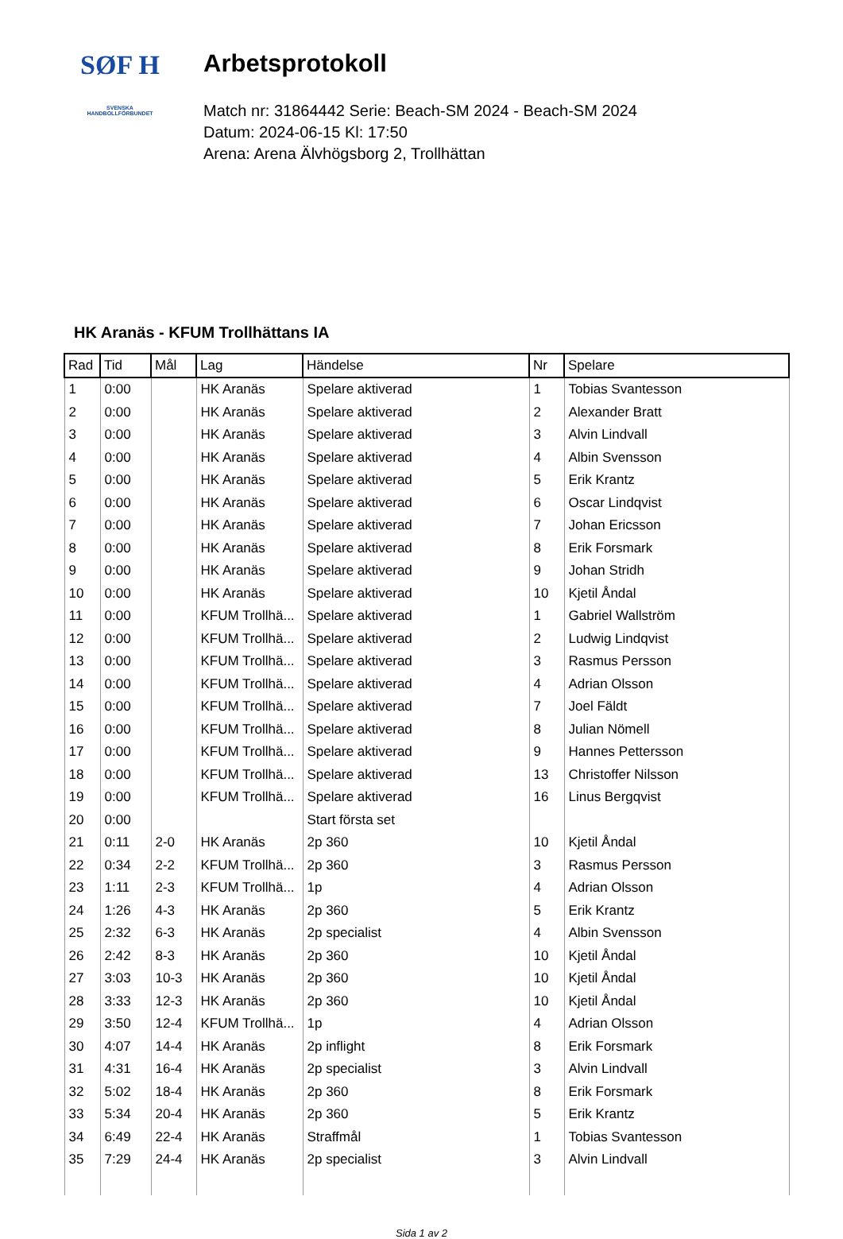SØF H
SVENSKA
HANDBOLLFÖRBUNDET
Arbetsprotokoll
Match nr: 31864442 Serie: Beach-SM 2024 - Beach-SM 2024
Datum: 2024-06-15 Kl: 17:50
Arena: Arena Älvhögsborg 2, Trollhättan
HK Aranäs - KFUM Trollhättans IA
| Rad | Tid | Mål | Lag | Händelse | Nr | Spelare |
| --- | --- | --- | --- | --- | --- | --- |
| 1 | 0:00 | | HK Aranäs | Spelare aktiverad | 1 | Tobias Svantesson |
| 2 | 0:00 | | HK Aranäs | Spelare aktiverad | 2 | Alexander Bratt |
| 3 | 0:00 | | HK Aranäs | Spelare aktiverad | 3 | Alvin Lindvall |
| 4 | 0:00 | | HK Aranäs | Spelare aktiverad | 4 | Albin Svensson |
| 5 | 0:00 | | HK Aranäs | Spelare aktiverad | 5 | Erik Krantz |
| 6 | 0:00 | | HK Aranäs | Spelare aktiverad | 6 | Oscar Lindqvist |
| 7 | 0:00 | | HK Aranäs | Spelare aktiverad | 7 | Johan Ericsson |
| 8 | 0:00 | | HK Aranäs | Spelare aktiverad | 8 | Erik Forsmark |
| 9 | 0:00 | | HK Aranäs | Spelare aktiverad | 9 | Johan Stridh |
| 10 | 0:00 | | HK Aranäs | Spelare aktiverad | 10 | Kjetil Åndal |
| 11 | 0:00 | | KFUM Trollhä... | Spelare aktiverad | 1 | Gabriel Wallström |
| 12 | 0:00 | | KFUM Trollhä... | Spelare aktiverad | 2 | Ludwig Lindqvist |
| 13 | 0:00 | | KFUM Trollhä... | Spelare aktiverad | 3 | Rasmus Persson |
| 14 | 0:00 | | KFUM Trollhä... | Spelare aktiverad | 4 | Adrian Olsson |
| 15 | 0:00 | | KFUM Trollhä... | Spelare aktiverad | 7 | Joel Fäldt |
| 16 | 0:00 | | KFUM Trollhä... | Spelare aktiverad | 8 | Julian Nömell |
| 17 | 0:00 | | KFUM Trollhä... | Spelare aktiverad | 9 | Hannes Pettersson |
| 18 | 0:00 | | KFUM Trollhä... | Spelare aktiverad | 13 | Christoffer Nilsson |
| 19 | 0:00 | | KFUM Trollhä... | Spelare aktiverad | 16 | Linus Bergqvist |
| 20 | 0:00 | | | Start första set | | |
| 21 | 0:11 | 2-0 | HK Aranäs | 2p 360 | 10 | Kjetil Åndal |
| 22 | 0:34 | 2-2 | KFUM Trollhä... | 2p 360 | 3 | Rasmus Persson |
| 23 | 1:11 | 2-3 | KFUM Trollhä... | 1p | 4 | Adrian Olsson |
| 24 | 1:26 | 4-3 | HK Aranäs | 2p 360 | 5 | Erik Krantz |
| 25 | 2:32 | 6-3 | HK Aranäs | 2p specialist | 4 | Albin Svensson |
| 26 | 2:42 | 8-3 | HK Aranäs | 2p 360 | 10 | Kjetil Åndal |
| 27 | 3:03 | 10-3 | HK Aranäs | 2p 360 | 10 | Kjetil Åndal |
| 28 | 3:33 | 12-3 | HK Aranäs | 2p 360 | 10 | Kjetil Åndal |
| 29 | 3:50 | 12-4 | KFUM Trollhä... | 1p | 4 | Adrian Olsson |
| 30 | 4:07 | 14-4 | HK Aranäs | 2p inflight | 8 | Erik Forsmark |
| 31 | 4:31 | 16-4 | HK Aranäs | 2p specialist | 3 | Alvin Lindvall |
| 32 | 5:02 | 18-4 | HK Aranäs | 2p 360 | 8 | Erik Forsmark |
| 33 | 5:34 | 20-4 | HK Aranäs | 2p 360 | 5 | Erik Krantz |
| 34 | 6:49 | 22-4 | HK Aranäs | Straffmål | 1 | Tobias Svantesson |
| 35 | 7:29 | 24-4 | HK Aranäs | 2p specialist | 3 | Alvin Lindvall |
Sida 1 av 2